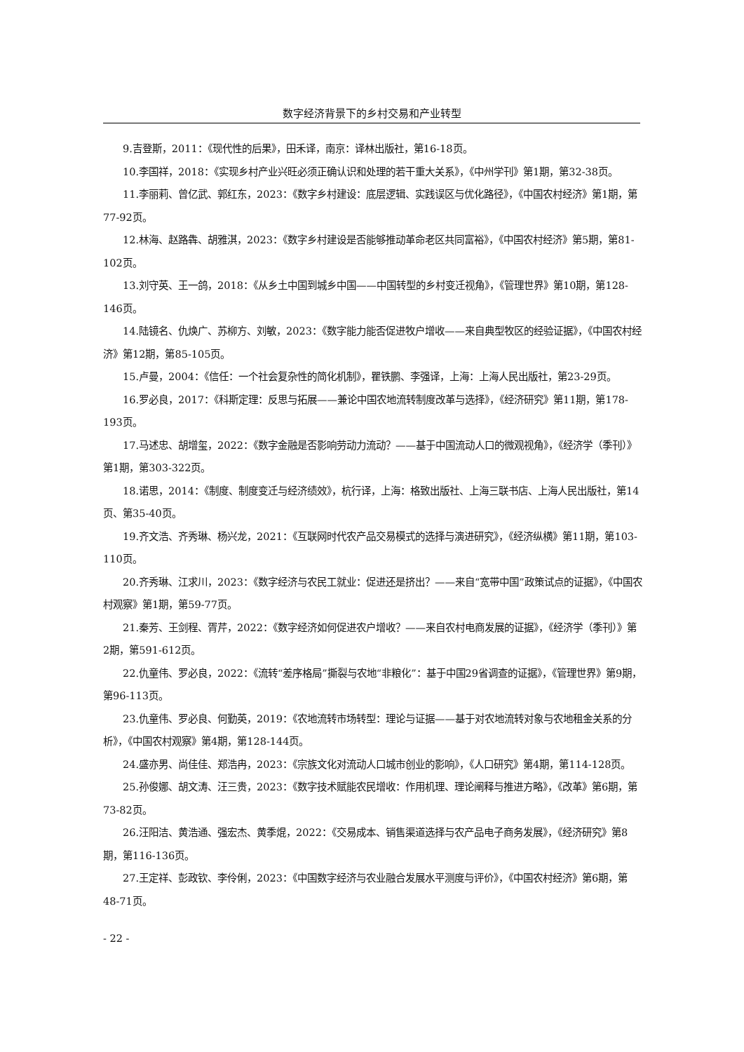数字经济背景下的乡村交易和产业转型
9.吉登斯，2011：《现代性的后果》，田禾译，南京：译林出版社，第16-18页。
10.李国祥，2018：《实现乡村产业兴旺必须正确认识和处理的若干重大关系》，《中州学刊》第1期，第32-38页。
11.李丽莉、曾亿武、郭红东，2023：《数字乡村建设：底层逻辑、实践误区与优化路径》，《中国农村经济》第1期，第77-92页。
12.林海、赵路犇、胡雅淇，2023：《数字乡村建设是否能够推动革命老区共同富裕》，《中国农村经济》第5期，第81-102页。
13.刘守英、王一鸽，2018：《从乡土中国到城乡中国——中国转型的乡村变迁视角》，《管理世界》第10期，第128-146页。
14.陆镜名、仇焕广、苏柳方、刘敏，2023：《数字能力能否促进牧户增收——来自典型牧区的经验证据》，《中国农村经济》第12期，第85-105页。
15.卢曼，2004：《信任：一个社会复杂性的简化机制》，瞿铁鹏、李强译，上海：上海人民出版社，第23-29页。
16.罗必良，2017：《科斯定理：反思与拓展——兼论中国农地流转制度改革与选择》，《经济研究》第11期，第178-193页。
17.马述忠、胡增玺，2022：《数字金融是否影响劳动力流动？——基于中国流动人口的微观视角》，《经济学（季刊）》第1期，第303-322页。
18.诺思，2014：《制度、制度变迁与经济绩效》，杭行译，上海：格致出版社、上海三联书店、上海人民出版社，第14页、第35-40页。
19.齐文浩、齐秀琳、杨兴龙，2021：《互联网时代农产品交易模式的选择与演进研究》，《经济纵横》第11期，第103-110页。
20.齐秀琳、江求川，2023：《数字经济与农民工就业：促进还是挤出？——来自“宽带中国”政策试点的证据》，《中国农村观察》第1期，第59-77页。
21.秦芳、王剑程、胥芹，2022：《数字经济如何促进农户增收？——来自农村电商发展的证据》，《经济学（季刊）》第2期，第591-612页。
22.仇童伟、罗必良，2022：《流转“差序格局”撕裂与农地“非粮化”：基于中国29省调查的证据》，《管理世界》第9期，第96-113页。
23.仇童伟、罗必良、何勤英，2019：《农地流转市场转型：理论与证据——基于对农地流转对象与农地租金关系的分析》，《中国农村观察》第4期，第128-144页。
24.盛亦男、尚佳佳、郑浩冉，2023：《宗族文化对流动人口城市创业的影响》，《人口研究》第4期，第114-128页。
25.孙俊娜、胡文涛、汪三贵，2023：《数字技术赋能农民增收：作用机理、理论阐释与推进方略》，《改革》第6期，第73-82页。
26.汪阳洁、黄浩通、强宏杰、黄季焜，2022：《交易成本、销售渠道选择与农产品电子商务发展》，《经济研究》第8期，第116-136页。
27.王定祥、彭政钦、李伶俐，2023：《中国数字经济与农业融合发展水平测度与评价》，《中国农村经济》第6期，第48-71页。
- 22 -